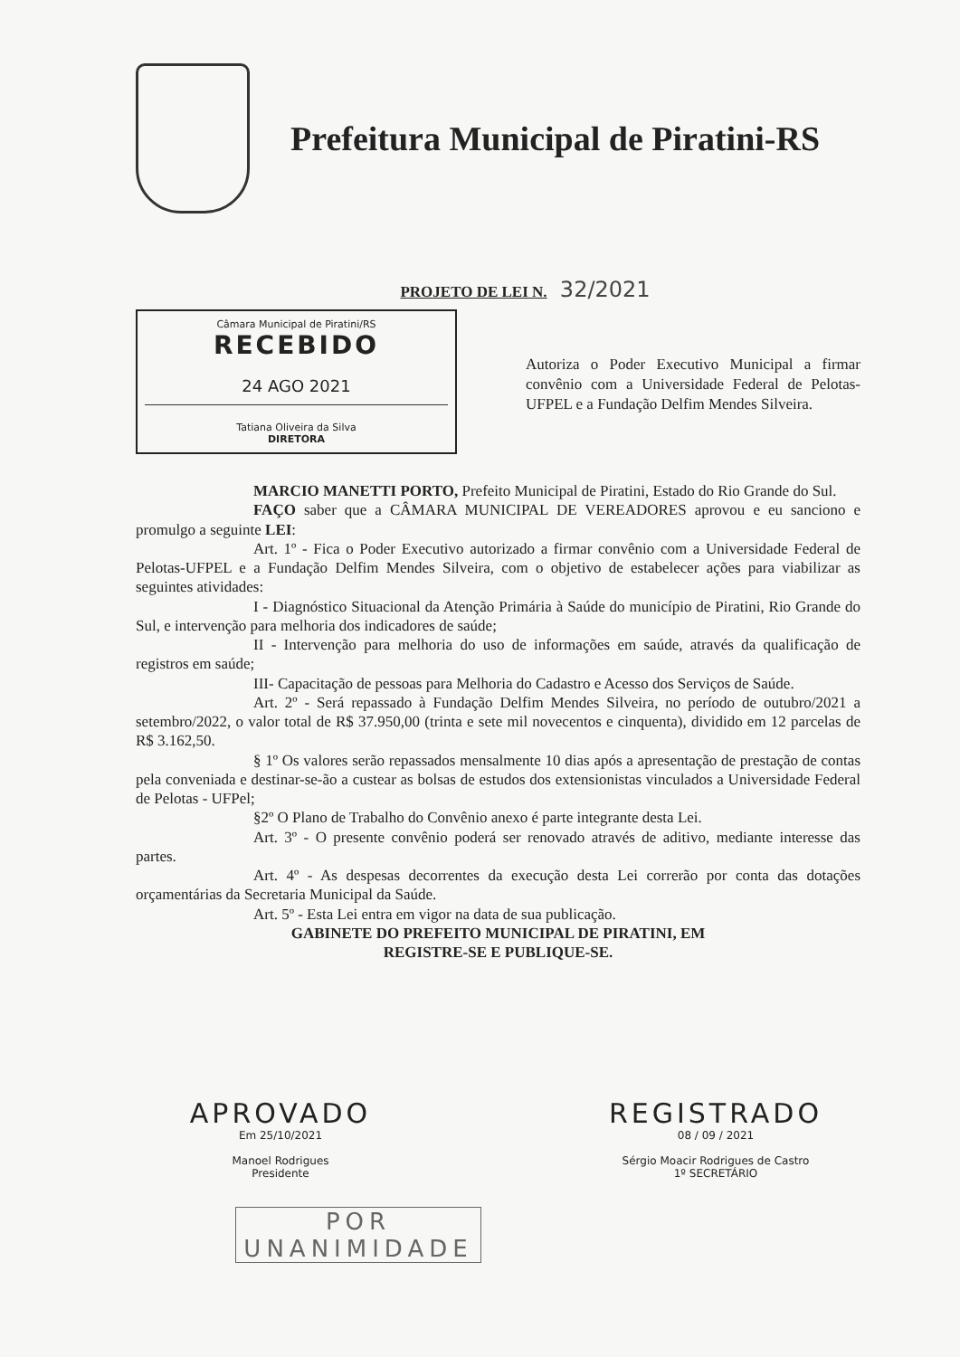Prefeitura Municipal de Piratini-RS
PROJETO DE LEI N. 32/2021
Câmara Municipal de Piratini/RS
RECEBIDO
24 AGO 2021
Tatiana Oliveira da Silva
DIRETORA
Autoriza o Poder Executivo Municipal a firmar convênio com a Universidade Federal de Pelotas-UFPEL e a Fundação Delfim Mendes Silveira.
MARCIO MANETTI PORTO, Prefeito Municipal de Piratini, Estado do Rio Grande do Sul.
FAÇO saber que a CÂMARA MUNICIPAL DE VEREADORES aprovou e eu sanciono e promulgo a seguinte LEI:
Art. 1º - Fica o Poder Executivo autorizado a firmar convênio com a Universidade Federal de Pelotas-UFPEL e a Fundação Delfim Mendes Silveira, com o objetivo de estabelecer ações para viabilizar as seguintes atividades:
I - Diagnóstico Situacional da Atenção Primária à Saúde do município de Piratini, Rio Grande do Sul, e intervenção para melhoria dos indicadores de saúde;
II - Intervenção para melhoria do uso de informações em saúde, através da qualificação de registros em saúde;
III- Capacitação de pessoas para Melhoria do Cadastro e Acesso dos Serviços de Saúde.
Art. 2º - Será repassado à Fundação Delfim Mendes Silveira, no período de outubro/2021 a setembro/2022, o valor total de R$ 37.950,00 (trinta e sete mil novecentos e cinquenta), dividido em 12 parcelas de R$ 3.162,50.
§ 1º Os valores serão repassados mensalmente 10 dias após a apresentação de prestação de contas pela conveniada e destinar-se-ão a custear as bolsas de estudos dos extensionistas vinculados a Universidade Federal de Pelotas - UFPel;
§2º O Plano de Trabalho do Convênio anexo é parte integrante desta Lei.
Art. 3º - O presente convênio poderá ser renovado através de aditivo, mediante interesse das partes.
Art. 4º - As despesas decorrentes da execução desta Lei correrão por conta das dotações orçamentárias da Secretaria Municipal da Saúde.
Art. 5º - Esta Lei entra em vigor na data de sua publicação.
GABINETE DO PREFEITO MUNICIPAL DE PIRATINI, EM
REGISTRE-SE E PUBLIQUE-SE.
APROVADO
Em 25/10/2021
Manoel Rodrigues
Presidente
REGISTRADO
08 / 09 / 2021
Sérgio Moacir Rodrigues de Castro
1º SECRETÁRIO
POR
UNANIMIDADE